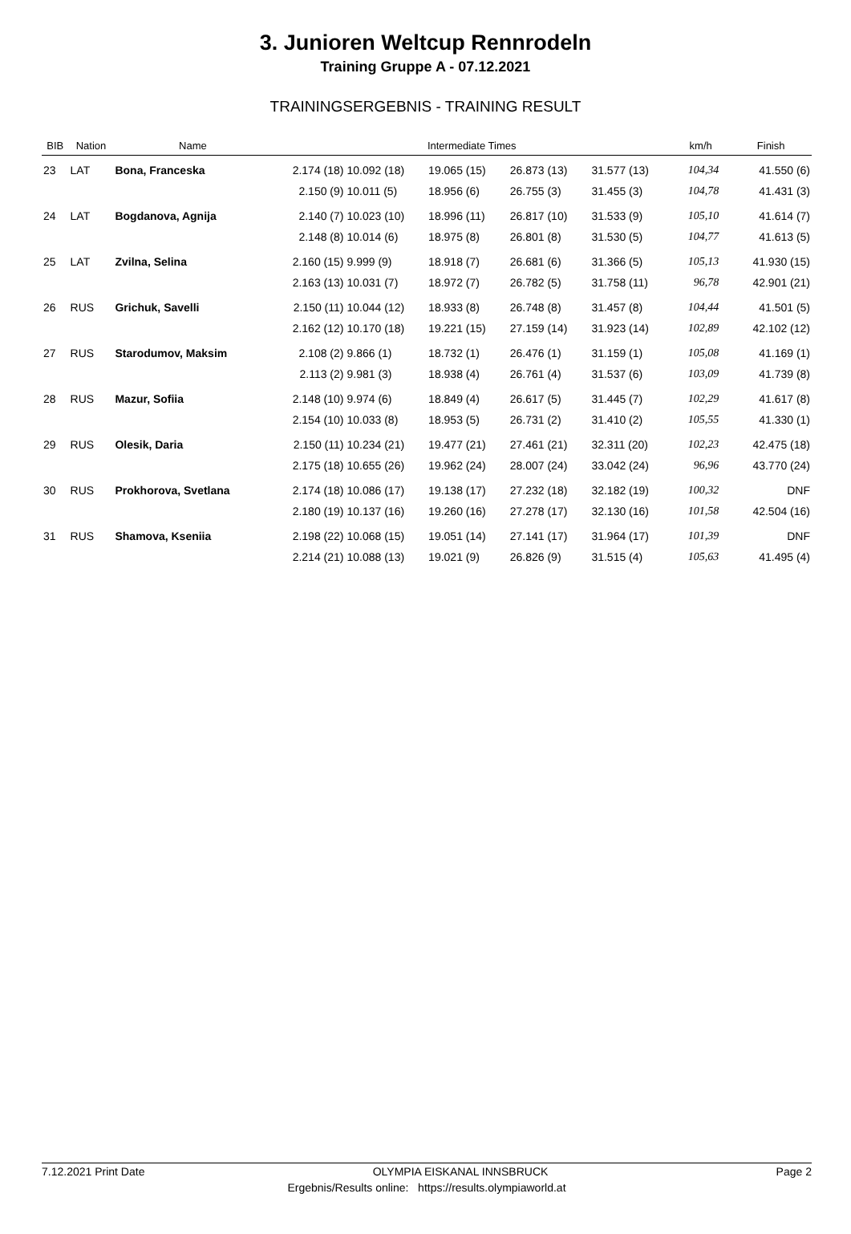3. Junioren Weltcup Rennrodeln
Training Gruppe A - 07.12.2021
TRAININGSERGEBNIS - TRAINING RESULT
| BIB | Nation | Name | Intermediate Times | | | | | km/h | Finish |
| --- | --- | --- | --- | --- | --- | --- | --- | --- | --- |
| 23 | LAT | Bona, Franceska | 2.174 (18) | 10.092 (18) | 19.065 (15) | 26.873 (13) | 31.577 (13) | 104,34 | 41.550 (6) |
| | | | 2.150 (9) | 10.011 (5) | 18.956 (6) | 26.755 (3) | 31.455 (3) | 104,78 | 41.431 (3) |
| 24 | LAT | Bogdanova, Agnija | 2.140 (7) | 10.023 (10) | 18.996 (11) | 26.817 (10) | 31.533 (9) | 105,10 | 41.614 (7) |
| | | | 2.148 (8) | 10.014 (6) | 18.975 (8) | 26.801 (8) | 31.530 (5) | 104,77 | 41.613 (5) |
| 25 | LAT | Zvilna, Selina | 2.160 (15) | 9.999 (9) | 18.918 (7) | 26.681 (6) | 31.366 (5) | 105,13 | 41.930 (15) |
| | | | 2.163 (13) | 10.031 (7) | 18.972 (7) | 26.782 (5) | 31.758 (11) | 96,78 | 42.901 (21) |
| 26 | RUS | Grichuk, Savelli | 2.150 (11) | 10.044 (12) | 18.933 (8) | 26.748 (8) | 31.457 (8) | 104,44 | 41.501 (5) |
| | | | 2.162 (12) | 10.170 (18) | 19.221 (15) | 27.159 (14) | 31.923 (14) | 102,89 | 42.102 (12) |
| 27 | RUS | Starodumov, Maksim | 2.108 (2) | 9.866 (1) | 18.732 (1) | 26.476 (1) | 31.159 (1) | 105,08 | 41.169 (1) |
| | | | 2.113 (2) | 9.981 (3) | 18.938 (4) | 26.761 (4) | 31.537 (6) | 103,09 | 41.739 (8) |
| 28 | RUS | Mazur, Sofiia | 2.148 (10) | 9.974 (6) | 18.849 (4) | 26.617 (5) | 31.445 (7) | 102,29 | 41.617 (8) |
| | | | 2.154 (10) | 10.033 (8) | 18.953 (5) | 26.731 (2) | 31.410 (2) | 105,55 | 41.330 (1) |
| 29 | RUS | Olesik, Daria | 2.150 (11) | 10.234 (21) | 19.477 (21) | 27.461 (21) | 32.311 (20) | 102,23 | 42.475 (18) |
| | | | 2.175 (18) | 10.655 (26) | 19.962 (24) | 28.007 (24) | 33.042 (24) | 96,96 | 43.770 (24) |
| 30 | RUS | Prokhorova, Svetlana | 2.174 (18) | 10.086 (17) | 19.138 (17) | 27.232 (18) | 32.182 (19) | 100,32 | DNF |
| | | | 2.180 (19) | 10.137 (16) | 19.260 (16) | 27.278 (17) | 32.130 (16) | 101,58 | 42.504 (16) |
| 31 | RUS | Shamova, Kseniia | 2.198 (22) | 10.068 (15) | 19.051 (14) | 27.141 (17) | 31.964 (17) | 101,39 | DNF |
| | | | 2.214 (21) | 10.088 (13) | 19.021 (9) | 26.826 (9) | 31.515 (4) | 105,63 | 41.495 (4) |
7.12.2021 Print Date OLYMPIA EISKANAL INNSBRUCK Page 2
Ergebnis/Results online: https://results.olympiaworld.at